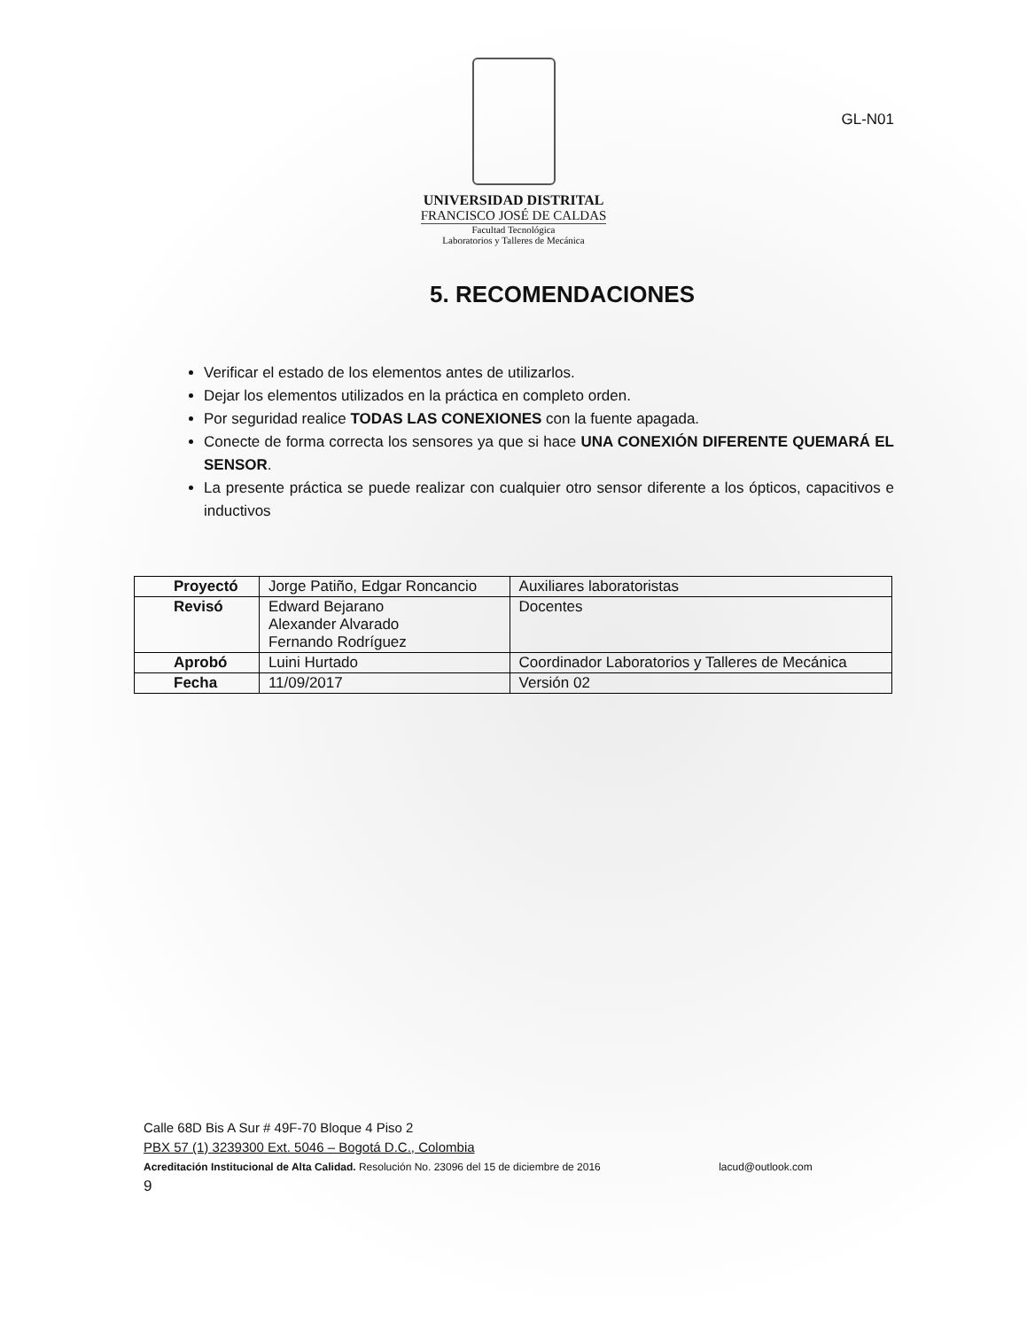UNIVERSIDAD DISTRITAL
FRANCISCO JOSÉ DE CALDAS
Facultad Tecnológica
Laboratorios y Talleres de Mecánica
GL-N01
5. RECOMENDACIONES
Verificar el estado de los elementos antes de utilizarlos.
Dejar los elementos utilizados en la práctica en completo orden.
Por seguridad realice TODAS LAS CONEXIONES con la fuente apagada.
Conecte de forma correcta los sensores ya que si hace UNA CONEXIÓN DIFERENTE QUEMARÁ EL SENSOR.
La presente práctica se puede realizar con cualquier otro sensor diferente a los ópticos, capacitivos e inductivos
| Proyectó | Jorge Patiño, Edgar Roncancio | Auxiliares laboratoristas |
| Revisó | Edward Bejarano Alexander Alvarado Fernando Rodríguez | Docentes |
| Aprobó | Luini Hurtado | Coordinador Laboratorios y Talleres de Mecánica |
| Fecha | 11/09/2017 | Versión 02 |
Calle 68D Bis A Sur # 49F-70 Bloque 4 Piso 2
PBX 57 (1) 3239300 Ext. 5046 – Bogotá D.C., Colombia
Acreditación Institucional de Alta Calidad. Resolución No. 23096 del 15 de diciembre de 2016 lacud@outlook.com
9